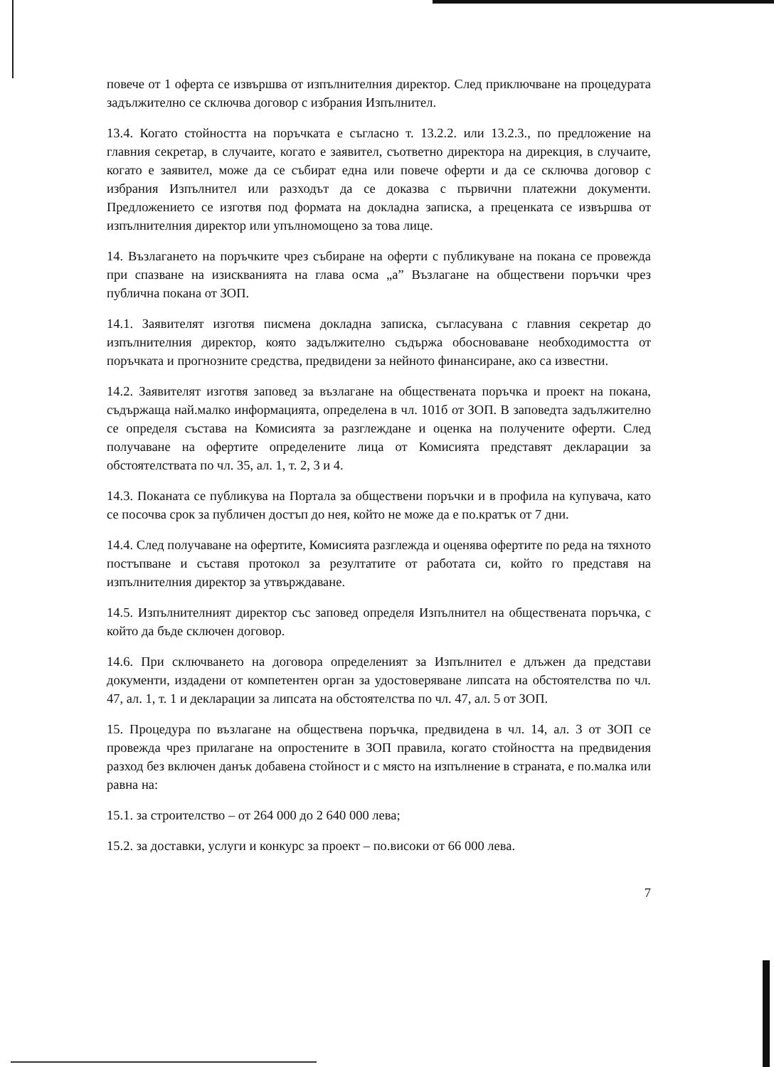повече от 1 оферта се извършва от изпълнителния директор. След приключване на процедурата задължително се сключва договор с избрания Изпълнител.
13.4. Когато стойността на поръчката е съгласно т. 13.2.2. или 13.2.3., по предложение на главния секретар, в случаите, когато е заявител, съответно директора на дирекция, в случаите, когато е заявител, може да се събират една или повече оферти и да се сключва договор с избрания Изпълнител или разходът да се доказва с първични платежни документи. Предложението се изготвя под формата на докладна записка, а преценката се извършва от изпълнителния директор или упълномощено за това лице.
14. Възлагането на поръчките чрез събиране на оферти с публикуване на покана се провежда при спазване на изискванията на глава осма „а” Възлагане на обществени поръчки чрез публична покана от ЗОП.
14.1. Заявителят изготвя писмена докладна записка, съгласувана с главния секретар до изпълнителния директор, която задължително съдържа обосноваване необходимостта от поръчката и прогнозните средства, предвидени за нейното финансиране, ако са известни.
14.2. Заявителят изготвя заповед за възлагане на обществената поръчка и проект на покана, съдържаща най.малко информацията, определена в чл. 101б от ЗОП. В заповедта задължително се определя състава на Комисията за разглеждане и оценка на получените оферти. След получаване на офертите определените лица от Комисията представят декларации за обстоятелствата по чл. 35, ал. 1, т. 2, 3 и 4.
14.3. Поканата се публикува на Портала за обществени поръчки и в профила на купувача, като се посочва срок за публичен достъп до нея, който не може да е по.кратък от 7 дни.
14.4. След получаване на офертите, Комисията разглежда и оценява офертите по реда на тяхното постъпване и съставя протокол за резултатите от работата си, който го представя на изпълнителния директор за утвърждаване.
14.5. Изпълнителният директор със заповед определя Изпълнител на обществената поръчка, с който да бъде сключен договор.
14.6. При сключването на договора определеният за Изпълнител е длъжен да представи документи, издадени от компетентен орган за удостоверяване липсата на обстоятелства по чл. 47, ал. 1, т. 1 и декларации за липсата на обстоятелства по чл. 47, ал. 5 от ЗОП.
15. Процедура по възлагане на обществена поръчка, предвидена в чл. 14, ал. 3 от ЗОП се провежда чрез прилагане на опростените в ЗОП правила, когато стойността на предвидения разход без включен данък добавена стойност и с място на изпълнение в страната, е по.малка или равна на:
15.1. за строителство – от 264 000 до 2 640 000 лева;
15.2. за доставки, услуги и конкурс за проект – по.високи от 66 000 лева.
7